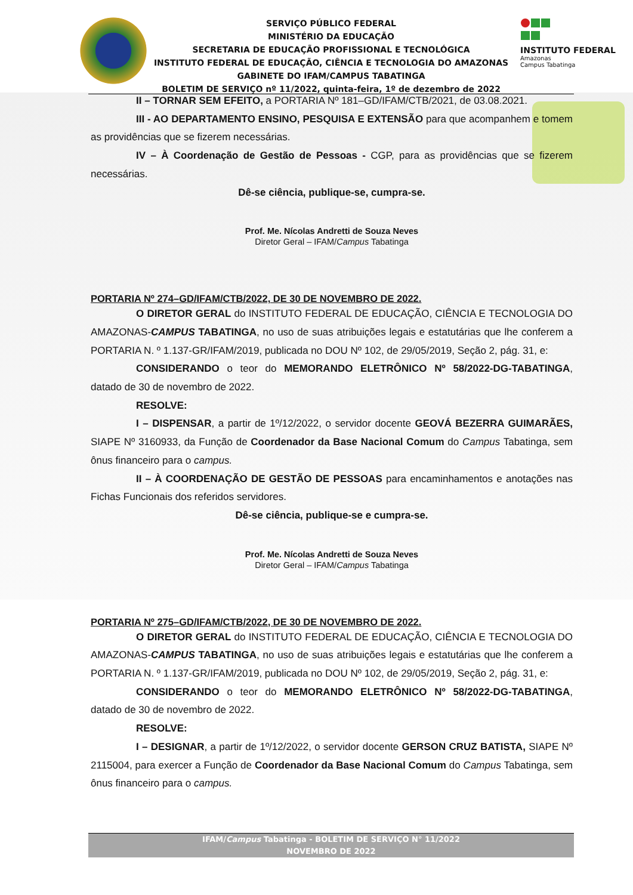SERVIÇO PÚBLICO FEDERAL
MINISTÉRIO DA EDUCAÇÃO
SECRETARIA DE EDUCAÇÃO PROFISSIONAL E TECNOLÓGICA
INSTITUTO FEDERAL DE EDUCAÇÃO, CIÊNCIA E TECNOLOGIA DO AMAZONAS
GABINETE DO IFAM/CAMPUS TABATINGA
BOLETIM DE SERVIÇO nº 11/2022, quinta-feira, 1º de dezembro de 2022
INSTITUTO FEDERAL
Amazonas
Campus Tabatinga
II – TORNAR SEM EFEITO, a PORTARIA Nº 181–GD/IFAM/CTB/2021, de 03.08.2021.
III - AO DEPARTAMENTO ENSINO, PESQUISA E EXTENSÃO para que acompanhem e tomem as providências que se fizerem necessárias.
IV – À Coordenação de Gestão de Pessoas - CGP, para as providências que se fizerem necessárias.
Dê-se ciência, publique-se, cumpra-se.
Prof. Me. Nícolas Andretti de Souza Neves
Diretor Geral – IFAM/Campus Tabatinga
PORTARIA Nº 274–GD/IFAM/CTB/2022, DE 30 DE NOVEMBRO DE 2022.
O DIRETOR GERAL do INSTITUTO FEDERAL DE EDUCAÇÃO, CIÊNCIA E TECNOLOGIA DO AMAZONAS-CAMPUS TABATINGA, no uso de suas atribuições legais e estatutárias que lhe conferem a PORTARIA N. º 1.137-GR/IFAM/2019, publicada no DOU Nº 102, de 29/05/2019, Seção 2, pág. 31, e:
CONSIDERANDO o teor do MEMORANDO ELETRÔNICO Nº 58/2022-DG-TABATINGA, datado de 30 de novembro de 2022.
RESOLVE:
I – DISPENSAR, a partir de 1º/12/2022, o servidor docente GEOVÁ BEZERRA GUIMARÃES, SIAPE Nº 3160933, da Função de Coordenador da Base Nacional Comum do Campus Tabatinga, sem ônus financeiro para o campus.
II – À COORDENAÇÃO DE GESTÃO DE PESSOAS para encaminhamentos e anotações nas Fichas Funcionais dos referidos servidores.
Dê-se ciência, publique-se e cumpra-se.
Prof. Me. Nícolas Andretti de Souza Neves
Diretor Geral – IFAM/Campus Tabatinga
PORTARIA Nº 275–GD/IFAM/CTB/2022, DE 30 DE NOVEMBRO DE 2022.
O DIRETOR GERAL do INSTITUTO FEDERAL DE EDUCAÇÃO, CIÊNCIA E TECNOLOGIA DO AMAZONAS-CAMPUS TABATINGA, no uso de suas atribuições legais e estatutárias que lhe conferem a PORTARIA N. º 1.137-GR/IFAM/2019, publicada no DOU Nº 102, de 29/05/2019, Seção 2, pág. 31, e:
CONSIDERANDO o teor do MEMORANDO ELETRÔNICO Nº 58/2022-DG-TABATINGA, datado de 30 de novembro de 2022.
RESOLVE:
I – DESIGNAR, a partir de 1º/12/2022, o servidor docente GERSON CRUZ BATISTA, SIAPE Nº 2115004, para exercer a Função de Coordenador da Base Nacional Comum do Campus Tabatinga, sem ônus financeiro para o campus.
IFAM/Campus Tabatinga - BOLETIM DE SERVIÇO N° 11/2022
NOVEMBRO DE 2022